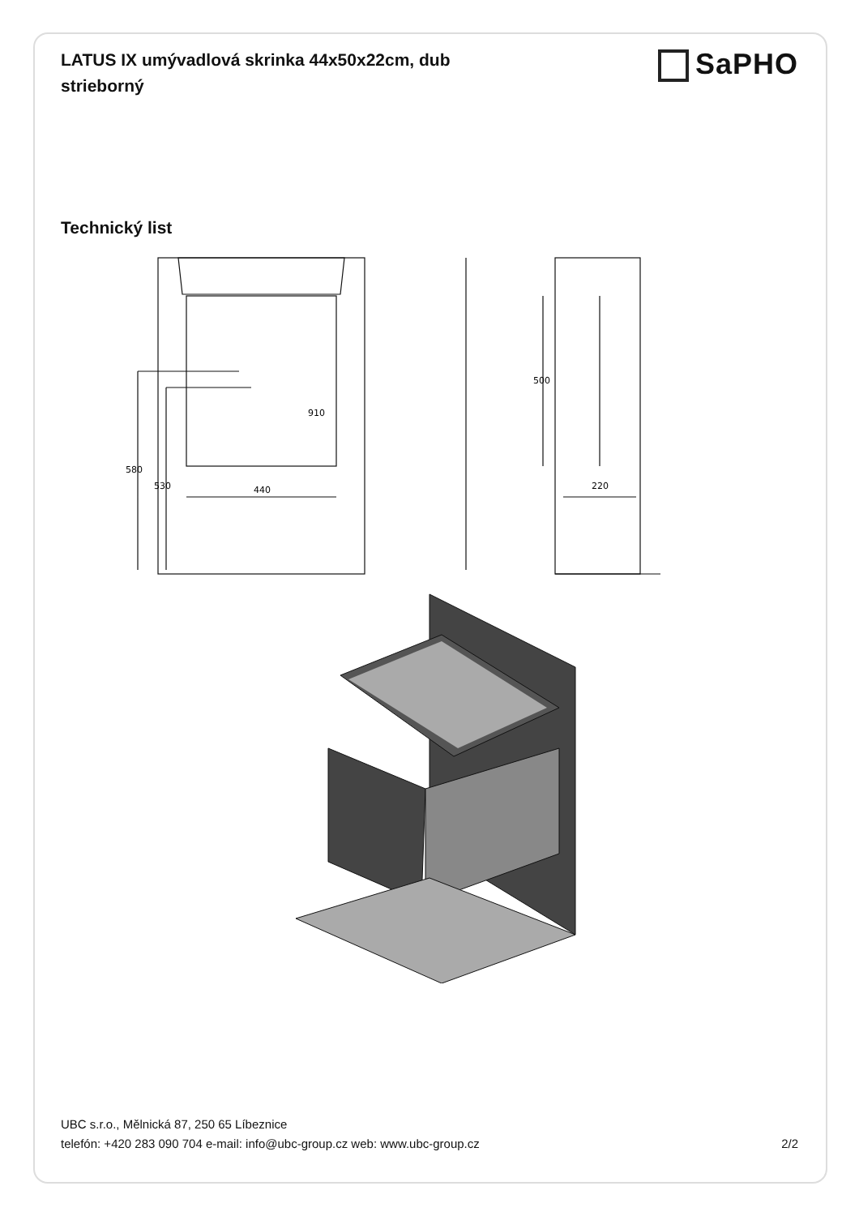LATUS IX umývadlová skrinka 44x50x22cm, dub strieborný
SaPHO
Technický list
910
580
530
440
500
220
UBC s.r.o., Mělnická 87, 250 65 Líbeznice
telefón: +420 283 090 704 e-mail: info@ubc-group.cz web: www.ubc-group.cz 2/2